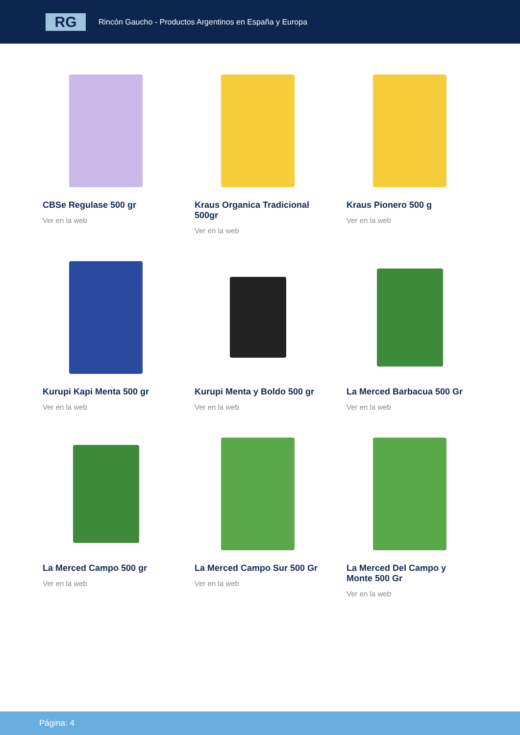RG
Rincón Gaucho - Productos Argentinos en España y Europa
CBSe Regulase 500 gr
Ver en la web
Kraus Organica Tradicional 500gr
Ver en la web
Kraus Pionero 500 g
Ver en la web
Kurupi Kapi Menta 500 gr
Ver en la web
Kurupi Menta y Boldo 500 gr
Ver en la web
La Merced Barbacua 500 Gr
Ver en la web
La Merced Campo 500 gr
Ver en la web
La Merced Campo Sur 500 Gr
Ver en la web
La Merced Del Campo y Monte 500 Gr
Ver en la web
Página: 4